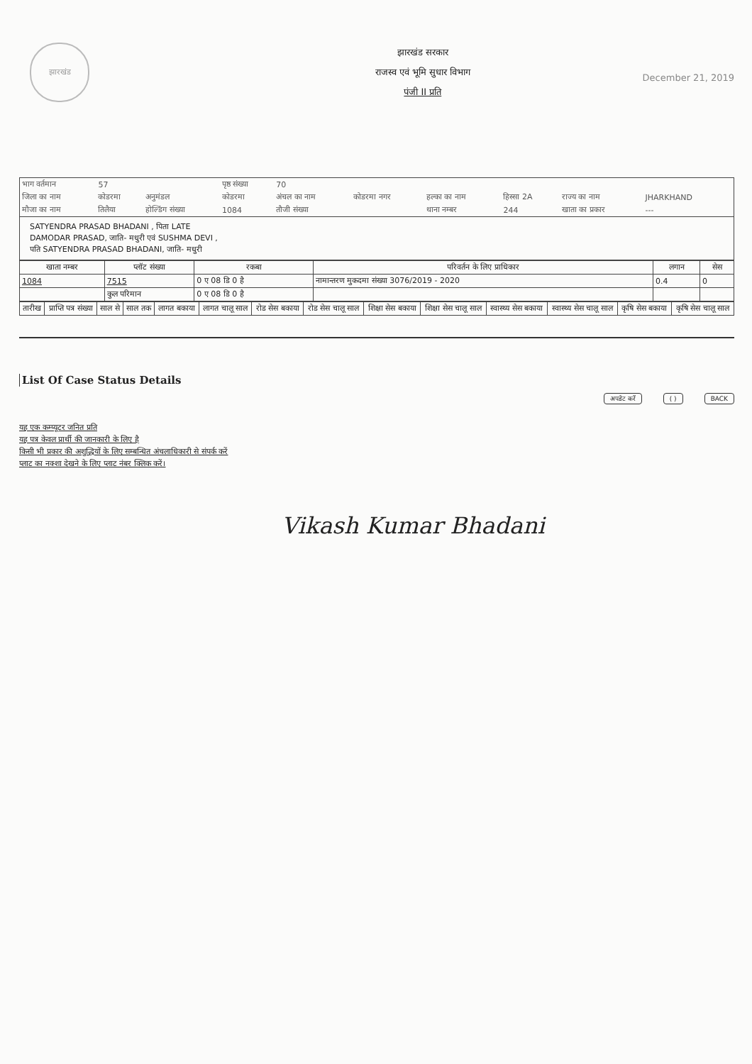झारखंड
झारखंड सरकार
राजस्व एवं भूमि सुधार विभाग
पंजी II प्रति
December 21, 2019
| भाग वर्तमान | 57 | | पृष्ठ संख्या | 70 | | | | | |
| जिला का नाम | कोडरमा | अनुमंडल | कोडरमा | अंचल का नाम | कोडरमा नगर | हल्का का नाम | हिस्सा 2A | राज्य का नाम | JHARKHAND |
| मौजा का नाम | तिलैया | होल्डिंग संख्या | 1084 | तौजी संख्या | | थाना नम्बर | 244 | खाता का प्रकार | --- |
SATYENDRA PRASAD BHADANI , पिता LATE
DAMODAR PRASAD, जाति- मधुरी एवं SUSHMA DEVI ,
पति SATYENDRA PRASAD BHADANI, जाति- मधुरी
| खाता नम्बर | प्लॉट संख्या | रकबा | परिवर्तन के लिए प्राधिकार | लगान | सेस |
| --- | --- | --- | --- | --- | --- |
| 1084 | 7515 | 0 ए 08 डि 0 है | नामान्तरण मुकदमा संख्या 3076/2019 - 2020 | 0.4 | 0 |
| | कुल परिमान | 0 ए 08 डि 0 है | | | |
| तारीख | प्राप्ति पत्र संख्या | साल से | साल तक | लागत बकाया | लागत चालू साल | रोड सेस बकाया | रोड सेस चालू साल | शिक्षा सेस बकाया | शिक्षा सेस चालू साल | स्वास्थ्य सेस बकाया | स्वास्थ्य सेस चालू साल | कृषि सेस बकाया | कृषि सेस चालू साल |
| --- | --- | --- | --- | --- | --- | --- | --- | --- | --- | --- | --- | --- | --- |
List Of Case Status Details
अपडेट करें ( ) BACK
यह एक कम्प्यूटर जनित प्रति
यह पत्र केवल प्रार्थी की जानकारी के लिए है
किसी भी प्रकार की अशुद्धियों के लिए सम्बन्धित अंचलाधिकारी से संपर्क करें
प्लाट का नक्शा देखने के लिए प्लाट नंबर क्लिक करें।
Vikash Kumar Bhadani